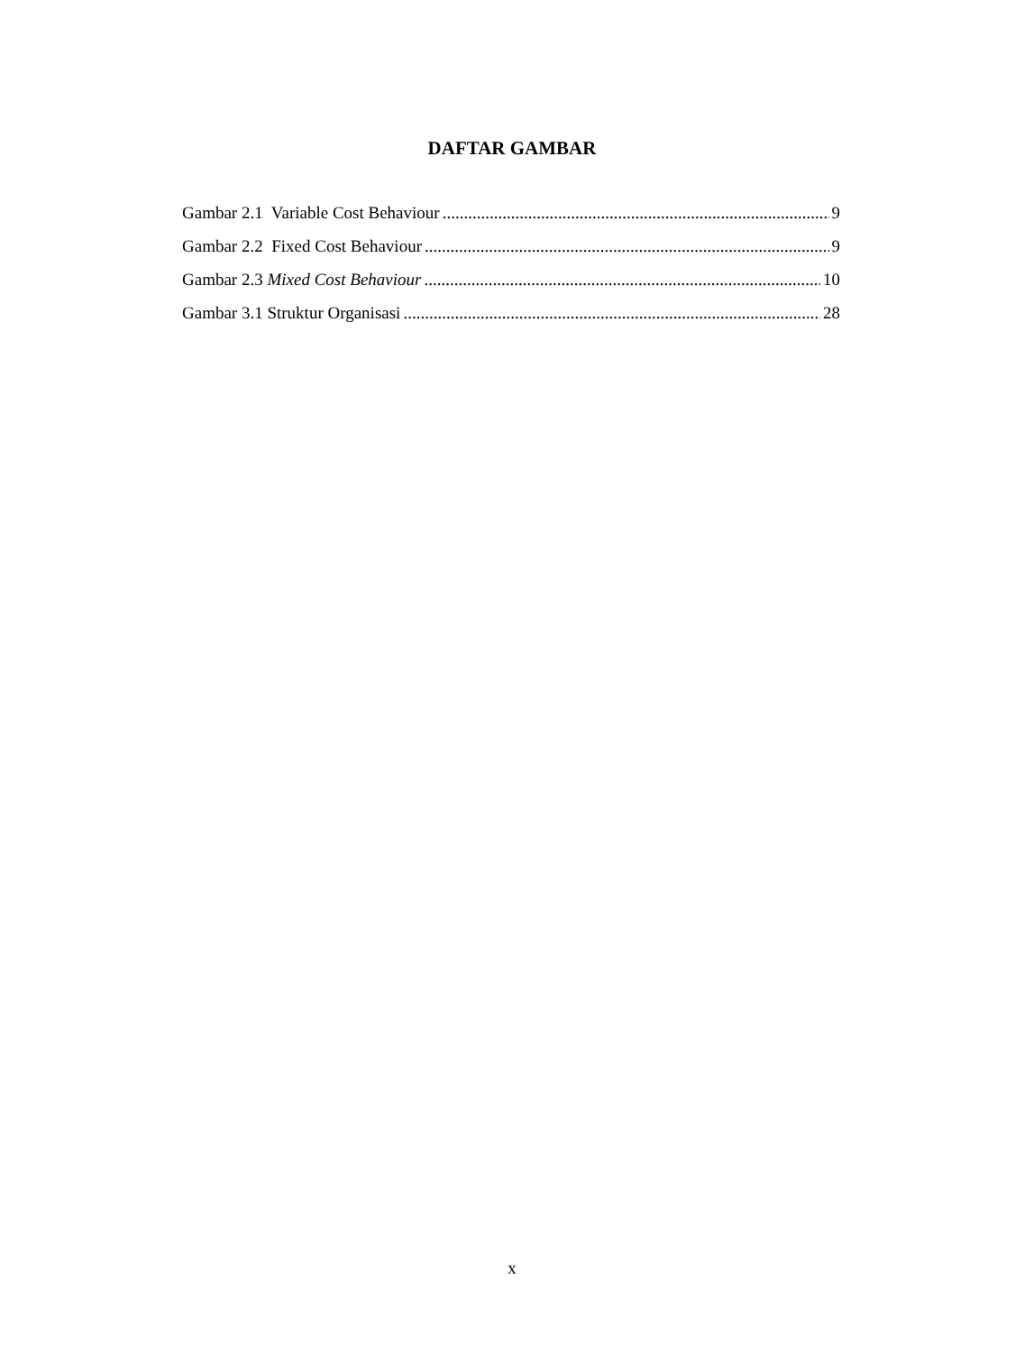DAFTAR GAMBAR
Gambar 2.1 Variable Cost Behaviour 9
Gambar 2.2 Fixed Cost Behaviour 9
Gambar 2.3 Mixed Cost Behaviour 10
Gambar 3.1 Struktur Organisasi 28
x